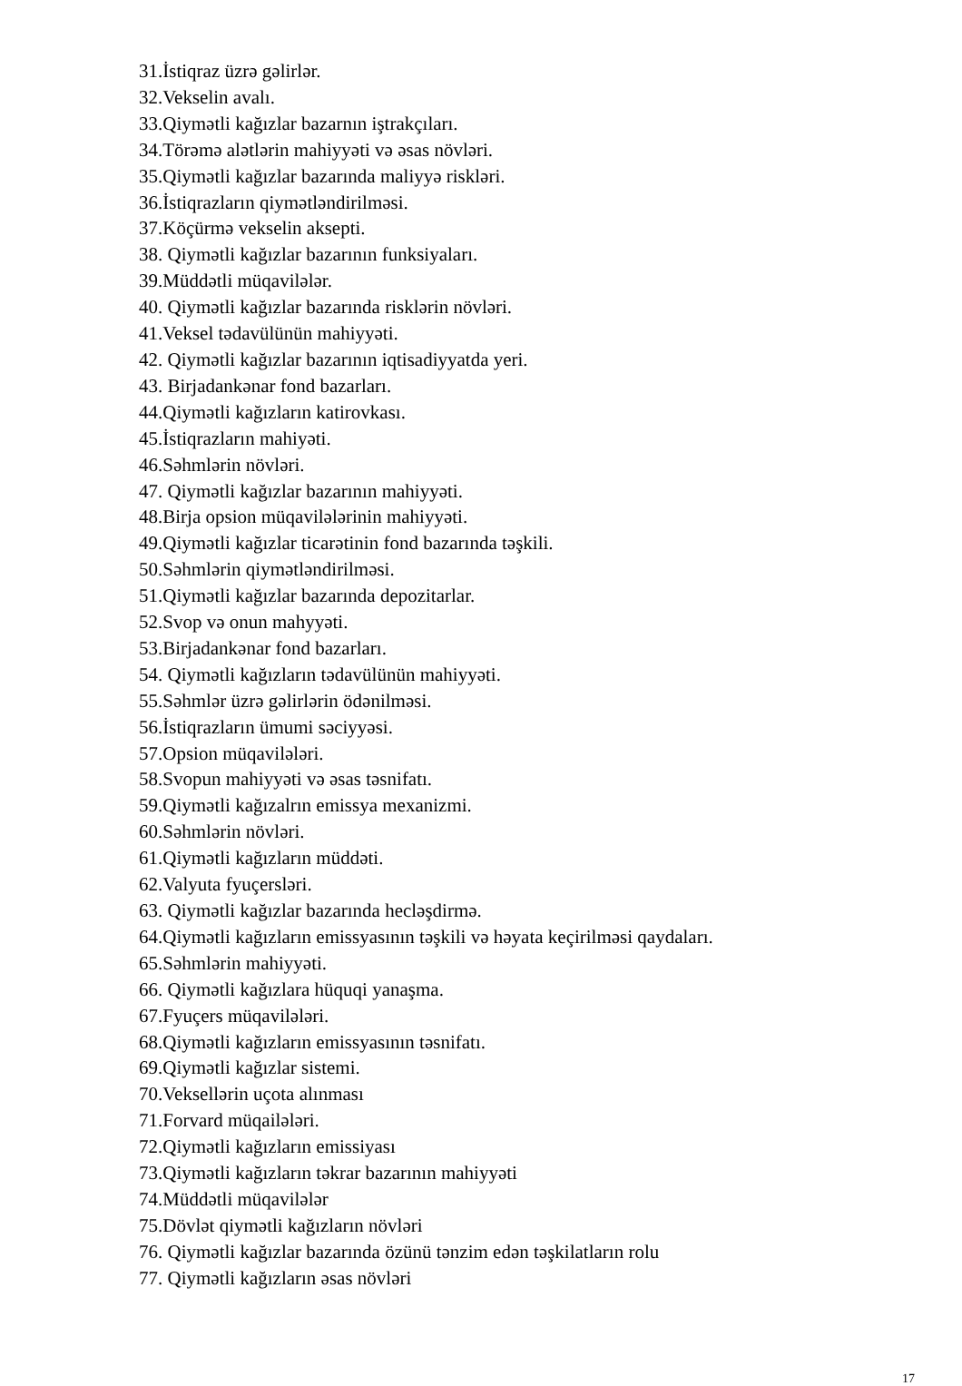31.İstiqraz üzrə gəlirlər.
32.Vekselin avalı.
33.Qiymətli kağızlar bazarnın iştrakçıları.
34.Törəmə alətlərin mahiyyəti və əsas növləri.
35.Qiymətli kağızlar bazarında maliyyə riskləri.
36.İstiqrazların qiymətləndirilməsi.
37.Köçürmə vekselin aksepti.
38. Qiymətli kağızlar bazarının funksiyaları.
39.Müddətli müqavilələr.
40. Qiymətli kağızlar bazarında risklərin növləri.
41.Veksel tədavülünün mahiyyəti.
42. Qiymətli kağızlar bazarının iqtisadiyyatda yeri.
43. Birjadankənar fond bazarları.
44.Qiymətli kağızların katirovkası.
45.İstiqrazların mahiyəti.
46.Səhmlərin növləri.
47. Qiymətli kağızlar bazarının mahiyyəti.
48.Birja opsion müqavilələrinin mahiyyəti.
49.Qiymətli kağızlar ticarətinin fond bazarında təşkili.
50.Səhmlərin qiymətləndirilməsi.
51.Qiymətli kağızlar bazarında depozitarlar.
52.Svop və onun mahyyəti.
53.Birjadankənar fond bazarları.
54. Qiymətli kağızların tədavülünün mahiyyəti.
55.Səhmlər üzrə gəlirlərin ödənilməsi.
56.İstiqrazların ümumi səciyyəsi.
57.Opsion müqavilələri.
58.Svopun mahiyyəti və əsas təsnifatı.
59.Qiymətli kağızalrın emissya mexanizmi.
60.Səhmlərin növləri.
61.Qiymətli kağızların müddəti.
62.Valyuta fyuçersləri.
63. Qiymətli kağızlar bazarında hecləşdirmə.
64.Qiymətli kağızların emissyasının təşkili və həyata keçirilməsi qaydaları.
65.Səhmlərin mahiyyəti.
66. Qiymətli kağızlara hüquqi yanaşma.
67.Fyuçers müqavilələri.
68.Qiymətli kağızların emissyasının təsnifatı.
69.Qiymətli kağızlar sistemi.
70.Veksellərin uçota alınması
71.Forvard müqailələri.
72.Qiymətli kağızların emissiyası
73.Qiymətli kağızların təkrar bazarının mahiyyəti
74.Müddətli müqavilələr
75.Dövlət qiymətli kağızların növləri
76. Qiymətli kağızlar bazarında özünü tənzim edən təşkilatların rolu
77. Qiymətli kağızların əsas növləri
17